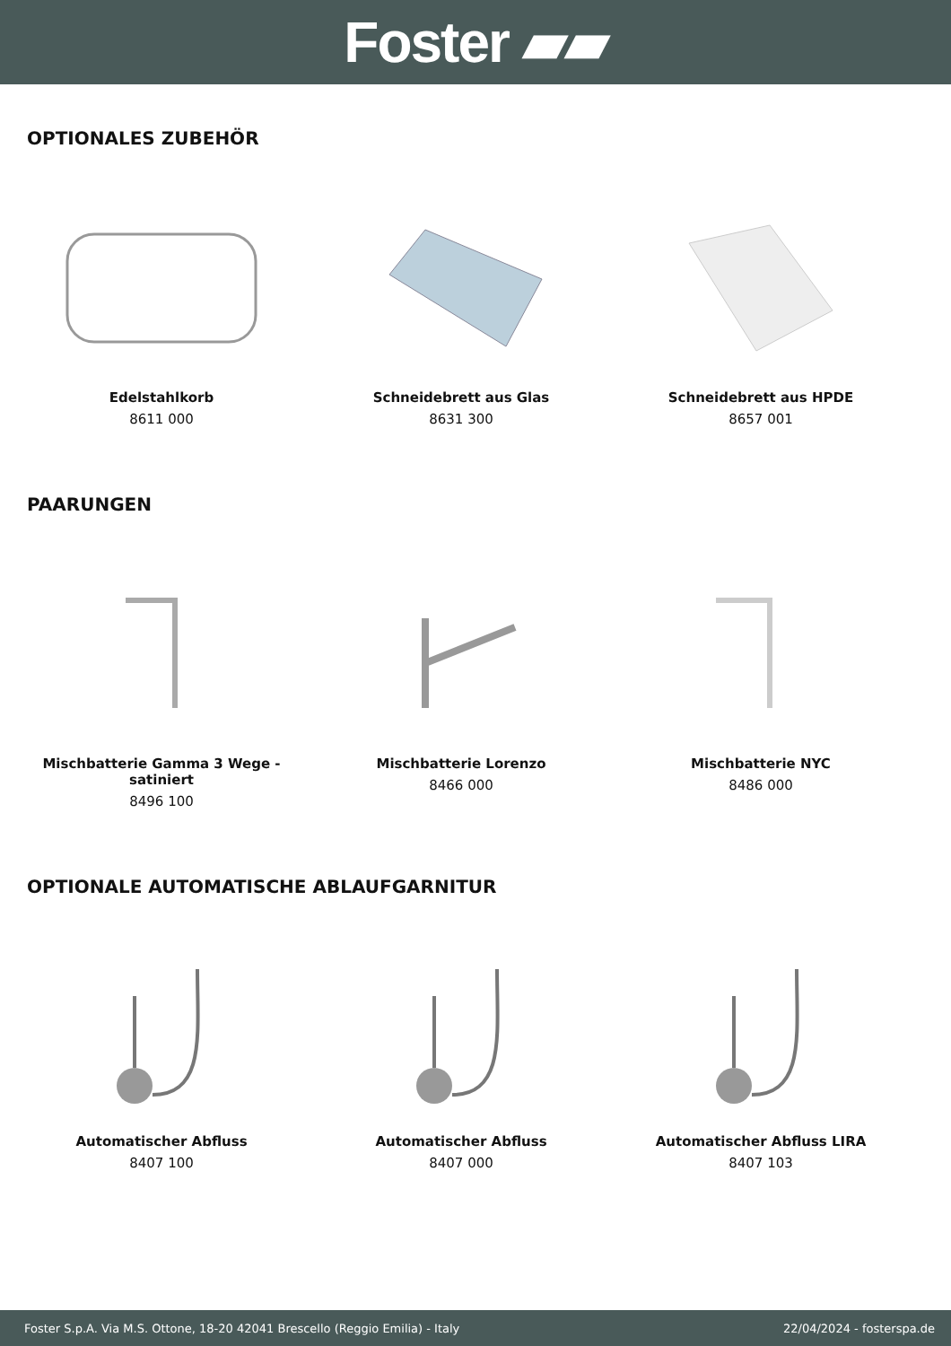Foster ▰▰
OPTIONALES ZUBEHÖR
Edelstahlkorb
8611 000
Schneidebrett aus Glas
8631 300
Schneidebrett aus HPDE
8657 001
PAARUNGEN
Mischbatterie Gamma 3 Wege - satiniert
8496 100
Mischbatterie Lorenzo
8466 000
Mischbatterie NYC
8486 000
OPTIONALE AUTOMATISCHE ABLAUFGARNITUR
Automatischer Abfluss
8407 100
Automatischer Abfluss
8407 000
Automatischer Abfluss LIRA
8407 103
Foster S.p.A. Via M.S. Ottone, 18-20 42041 Brescello (Reggio Emilia) - Italy 22/04/2024 - fosterspa.de